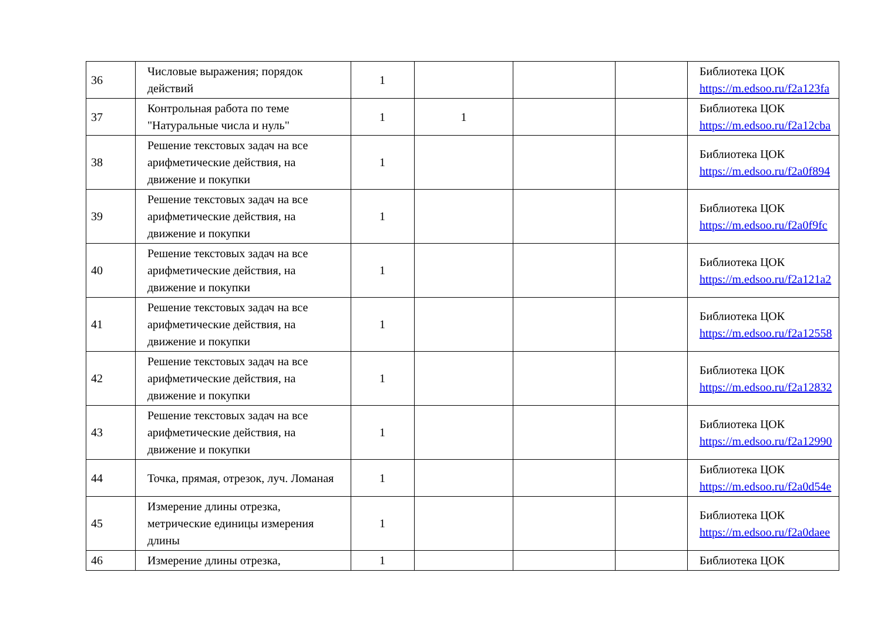| 36 | Числовые выражения; порядок действий | 1 | | | | Библиотека ЦОК https://m.edsoo.ru/f2a123fa |
| 37 | Контрольная работа по теме "Натуральные числа и нуль" | 1 | 1 | | | Библиотека ЦОК https://m.edsoo.ru/f2a12cba |
| 38 | Решение текстовых задач на все арифметические действия, на движение и покупки | 1 | | | | Библиотека ЦОК https://m.edsoo.ru/f2a0f894 |
| 39 | Решение текстовых задач на все арифметические действия, на движение и покупки | 1 | | | | Библиотека ЦОК https://m.edsoo.ru/f2a0f9fc |
| 40 | Решение текстовых задач на все арифметические действия, на движение и покупки | 1 | | | | Библиотека ЦОК https://m.edsoo.ru/f2a121a2 |
| 41 | Решение текстовых задач на все арифметические действия, на движение и покупки | 1 | | | | Библиотека ЦОК https://m.edsoo.ru/f2a12558 |
| 42 | Решение текстовых задач на все арифметические действия, на движение и покупки | 1 | | | | Библиотека ЦОК https://m.edsoo.ru/f2a12832 |
| 43 | Решение текстовых задач на все арифметические действия, на движение и покупки | 1 | | | | Библиотека ЦОК https://m.edsoo.ru/f2a12990 |
| 44 | Точка, прямая, отрезок, луч. Ломаная | 1 | | | | Библиотека ЦОК https://m.edsoo.ru/f2a0d54e |
| 45 | Измерение длины отрезка, метрические единицы измерения длины | 1 | | | | Библиотека ЦОК https://m.edsoo.ru/f2a0daee |
| 46 | Измерение длины отрезка, | 1 | | | | Библиотека ЦОК |